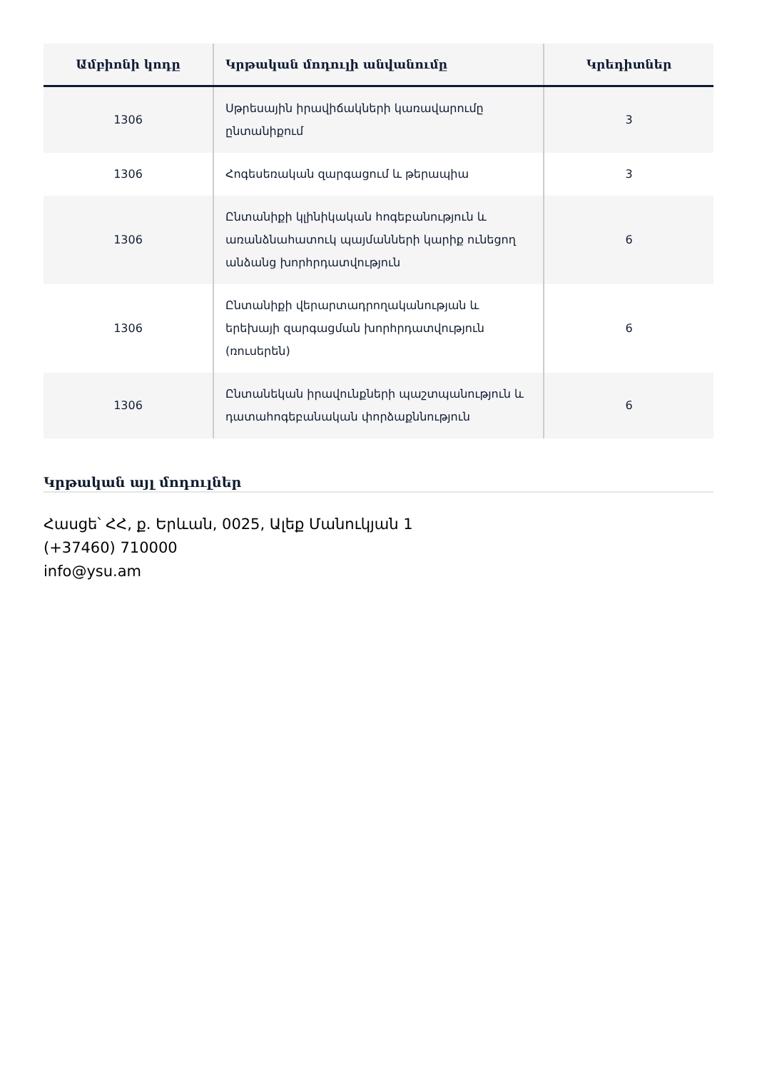| Ամբիոնի կոդը | Կրթական մոդուլի անվանումը | Կրեդիտներ |
| --- | --- | --- |
| 1306 | Սթրեսային իրավիճակների կառավարումը ընտանիքում | 3 |
| 1306 | Հոգեսեռական զարգացում և թերապիա | 3 |
| 1306 | Ընտանիքի կլինիկական հոգեբանություն և առանձնահատուկ պայմանների կարիք ունեցող անձանց խորհրդատվություն | 6 |
| 1306 | Ընտանիքի վերարտադրողականության և երեխայի զարգացման խորհրդատվություն (ռուսերեն) | 6 |
| 1306 | Ընտանեկան իրավունքների պաշտպանություն և դատահոգեբանական փորձաքննություն | 6 |
Կրթական այլ մոդուլներ
Հասցե՝ ՀՀ, ք. Երևան, 0025, Ալեք Մանուկյան 1
(+37460) 710000
info@ysu.am